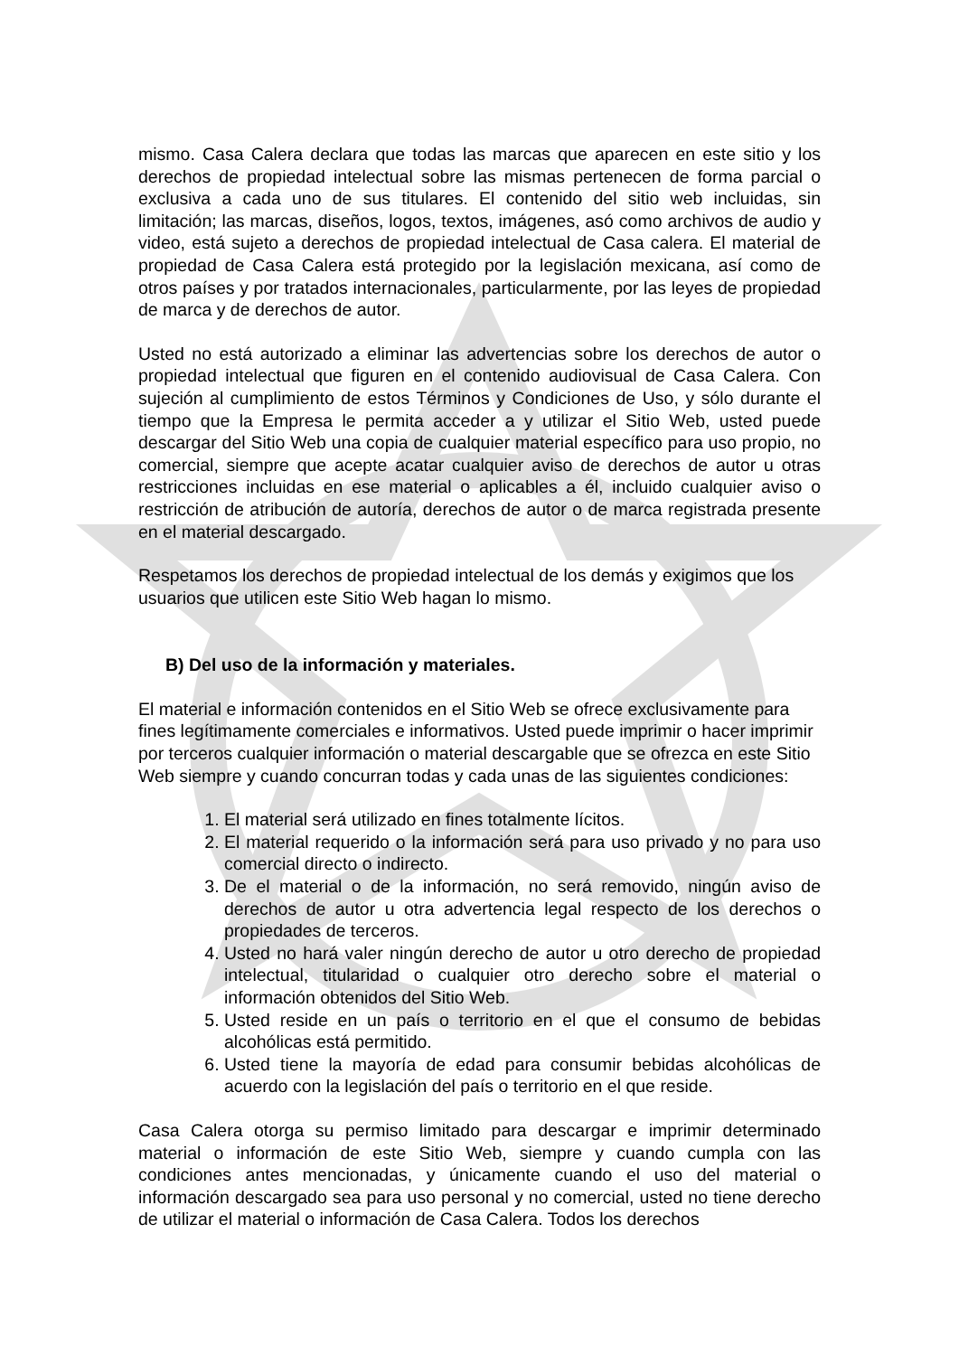mismo. Casa Calera declara que todas las marcas que aparecen en este sitio y los derechos de propiedad intelectual sobre las mismas pertenecen de forma parcial o exclusiva a cada uno de sus titulares. El contenido del sitio web incluidas, sin limitación; las marcas, diseños, logos, textos, imágenes, asó como archivos de audio y video, está sujeto a derechos de propiedad intelectual de Casa calera. El material de propiedad de Casa Calera está protegido por la legislación mexicana, así como de otros países y por tratados internacionales, particularmente, por las leyes de propiedad de marca y de derechos de autor.
Usted no está autorizado a eliminar las advertencias sobre los derechos de autor o propiedad intelectual que figuren en el contenido audiovisual de Casa Calera. Con sujeción al cumplimiento de estos Términos y Condiciones de Uso, y sólo durante el tiempo que la Empresa le permita acceder a y utilizar el Sitio Web, usted puede descargar del Sitio Web una copia de cualquier material específico para uso propio, no comercial, siempre que acepte acatar cualquier aviso de derechos de autor u otras restricciones incluidas en ese material o aplicables a él, incluido cualquier aviso o restricción de atribución de autoría, derechos de autor o de marca registrada presente en el material descargado.
Respetamos los derechos de propiedad intelectual de los demás y exigimos que los usuarios que utilicen este Sitio Web hagan lo mismo.
B) Del uso de la información y materiales.
El material e información contenidos en el Sitio Web se ofrece exclusivamente para fines legítimamente comerciales e informativos. Usted puede imprimir o hacer imprimir por terceros cualquier información o material descargable que se ofrezca en este Sitio Web siempre y cuando concurran todas y cada unas de las siguientes condiciones:
1. El material será utilizado en fines totalmente lícitos.
2. El material requerido o la información será para uso privado y no para uso comercial directo o indirecto.
3. De el material o de la información, no será removido, ningún aviso de derechos de autor u otra advertencia legal respecto de los derechos o propiedades de terceros.
4. Usted no hará valer ningún derecho de autor u otro derecho de propiedad intelectual, titularidad o cualquier otro derecho sobre el material o información obtenidos del Sitio Web.
5. Usted reside en un país o territorio en el que el consumo de bebidas alcohólicas está permitido.
6. Usted tiene la mayoría de edad para consumir bebidas alcohólicas de acuerdo con la legislación del país o territorio en el que reside.
Casa Calera otorga su permiso limitado para descargar e imprimir determinado material o información de este Sitio Web, siempre y cuando cumpla con las condiciones antes mencionadas, y únicamente cuando el uso del material o información descargado sea para uso personal y no comercial, usted no tiene derecho de utilizar el material o información de Casa Calera. Todos los derechos